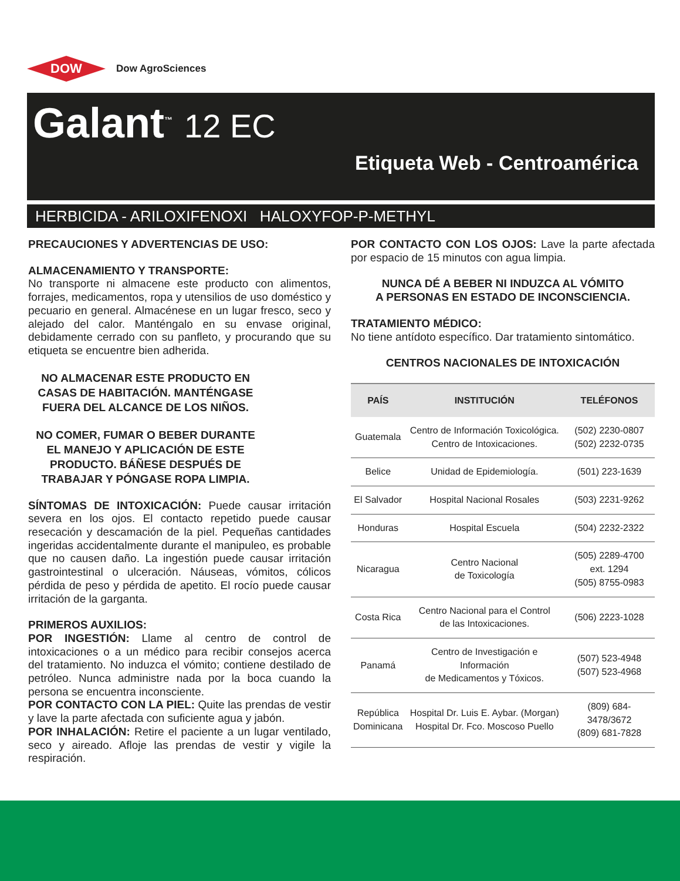DOW
Dow AgroSciences
Galant<sup>™</sup> 12 EC
Etiqueta Web - Centroamérica
HERBICIDA - ARILOXIFENOXI HALOXYFOP-P-METHYL
PRECAUCIONES Y ADVERTENCIAS DE USO:
ALMACENAMIENTO Y TRANSPORTE:
No transporte ni almacene este producto con alimentos, forrajes, medicamentos, ropa y utensilios de uso doméstico y pecuario en general. Almacénese en un lugar fresco, seco y alejado del calor. Manténgalo en su envase original, debidamente cerrado con su panfleto, y procurando que su etiqueta se encuentre bien adherida.
NO ALMACENAR ESTE PRODUCTO EN CASAS DE HABITACIÓN. MANTÉNGASE FUERA DEL ALCANCE DE LOS NIÑOS.
NO COMER, FUMAR O BEBER DURANTE EL MANEJO Y APLICACIÓN DE ESTE PRODUCTO. BÁÑESE DESPUÉS DE TRABAJAR Y PÓNGASE ROPA LIMPIA.
SÍNTOMAS DE INTOXICACIÓN: Puede causar irritación severa en los ojos. El contacto repetido puede causar resecación y descamación de la piel. Pequeñas cantidades ingeridas accidentalmente durante el manipuleo, es probable que no causen daño. La ingestión puede causar irritación gastrointestinal o ulceración. Náuseas, vómitos, cólicos pérdida de peso y pérdida de apetito. El rocío puede causar irritación de la garganta.
PRIMEROS AUXILIOS:
POR INGESTIÓN: Llame al centro de control de intoxicaciones o a un médico para recibir consejos acerca del tratamiento. No induzca el vómito; contiene destilado de petróleo. Nunca administre nada por la boca cuando la persona se encuentra inconsciente.
POR CONTACTO CON LA PIEL: Quite las prendas de vestir y lave la parte afectada con suficiente agua y jabón.
POR INHALACIÓN: Retire el paciente a un lugar ventilado, seco y aireado. Afloje las prendas de vestir y vigile la respiración.
POR CONTACTO CON LOS OJOS: Lave la parte afectada por espacio de 15 minutos con agua limpia.
NUNCA DÉ A BEBER NI INDUZCA AL VÓMITO
A PERSONAS EN ESTADO DE INCONSCIENCIA.
TRATAMIENTO MÉDICO:
No tiene antídoto específico. Dar tratamiento sintomático.
CENTROS NACIONALES DE INTOXICACIÓN
| PAÍS | INSTITUCIÓN | TELÉFONOS |
| --- | --- | --- |
| Guatemala | Centro de Información Toxicológica. Centro de Intoxicaciones. | (502) 2230-0807 (502) 2232-0735 |
| Belice | Unidad de Epidemiología. | (501) 223-1639 |
| El Salvador | Hospital Nacional Rosales | (503) 2231-9262 |
| Honduras | Hospital Escuela | (504) 2232-2322 |
| Nicaragua | Centro Nacional de Toxicología | (505) 2289-4700 ext. 1294 (505) 8755-0983 |
| Costa Rica | Centro Nacional para el Control de las Intoxicaciones. | (506) 2223-1028 |
| Panamá | Centro de Investigación e Información de Medicamentos y Tóxicos. | (507) 523-4948 (507) 523-4968 |
| República Dominicana | Hospital Dr. Luis E. Aybar. (Morgan) Hospital Dr. Fco. Moscoso Puello | (809) 684-3478/3672 (809) 681-7828 |